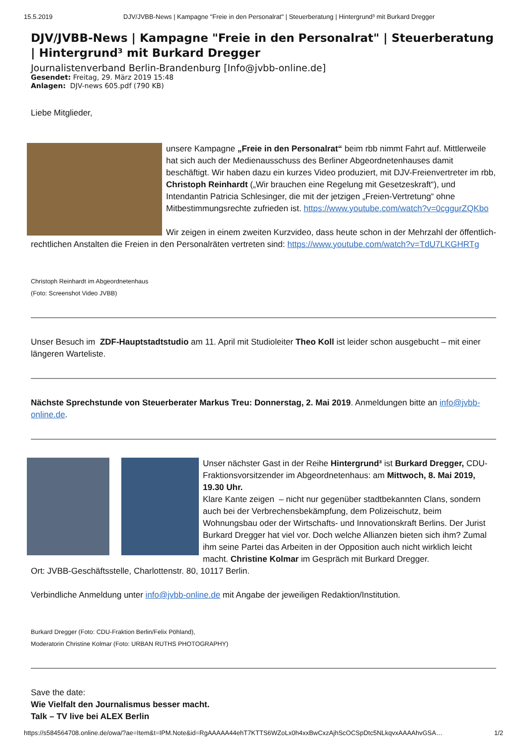15.5.2019 DJV/JVBB-News | Kampagne "Freie in den Personalrat" | Steuerberatung | Hintergrund³ mit Burkard Dregger
DJV/JVBB-News | Kampagne "Freie in den Personalrat" | Steuerberatung | Hintergrund³ mit Burkard Dregger
Journalistenverband Berlin-Brandenburg [Info@jvbb-online.de]
Gesendet: Freitag, 29. März 2019 15:48
Anlagen: DJV-news 605.pdf (790 KB)
Liebe Mitglieder,
unsere Kampagne „Freie in den Personalrat“ beim rbb nimmt Fahrt auf. Mittlerweile hat sich auch der Medienausschuss des Berliner Abgeordnetenhauses damit beschäftigt. Wir haben dazu ein kurzes Video produziert, mit DJV-Freienvertreter im rbb, Christoph Reinhardt („Wir brauchen eine Regelung mit Gesetzeskraft“), und Intendantin Patricia Schlesinger, die mit der jetzigen „Freien-Vertretung“ ohne Mitbestimmungsrechte zufrieden ist. https://www.youtube.com/watch?v=0cggurZQKbo
Wir zeigen in einem zweiten Kurzvideo, dass heute schon in der Mehrzahl der öffentlich-rechtlichen Anstalten die Freien in den Personalräten vertreten sind: https://www.youtube.com/watch?v=TdU7LKGHRTg
Christoph Reinhardt im Abgeordnetenhaus
(Foto: Screenshot Video JVBB)
Unser Besuch im ZDF-Hauptstadtstudio am 11. April mit Studioleiter Theo Koll ist leider schon ausgebucht – mit einer längeren Warteliste.
Nächste Sprechstunde von Steuerberater Markus Treu: Donnerstag, 2. Mai 2019. Anmeldungen bitte an info@jvbb-online.de.
Unser nächster Gast in der Reihe Hintergrund³ ist Burkard Dregger, CDU-Fraktionsvorsitzender im Abgeordnetenhaus: am Mittwoch, 8. Mai 2019, 19.30 Uhr.
Klare Kante zeigen – nicht nur gegenüber stadtbekannten Clans, sondern auch bei der Verbrechensbekämpfung, dem Polizeischutz, beim Wohnungsbau oder der Wirtschafts- und Innovationskraft Berlins. Der Jurist Burkard Dregger hat viel vor. Doch welche Allianzen bieten sich ihm? Zumal ihm seine Partei das Arbeiten in der Opposition auch nicht wirklich leicht macht. Christine Kolmar im Gespräch mit Burkard Dregger.
Ort: JVBB-Geschäftsstelle, Charlottenstr. 80, 10117 Berlin.
Verbindliche Anmeldung unter info@jvbb-online.de mit Angabe der jeweiligen Redaktion/Institution.
Burkard Dregger (Foto: CDU-Fraktion Berlin/Felix Pöhland),
Moderatorin Christine Kolmar (Foto: URBAN RUTHS PHOTOGRAPHY)
Save the date:
Wie Vielfalt den Journalismus besser macht.
Talk – TV live bei ALEX Berlin
https://s584564708.online.de/owa/?ae=Item&t=IPM.Note&id=RgAAAAA44ehT7KTTS6WZoLx0h4xxBwCxzAjhScOCSpDtc5NLkqvxAAAAhvGSA… 1/2